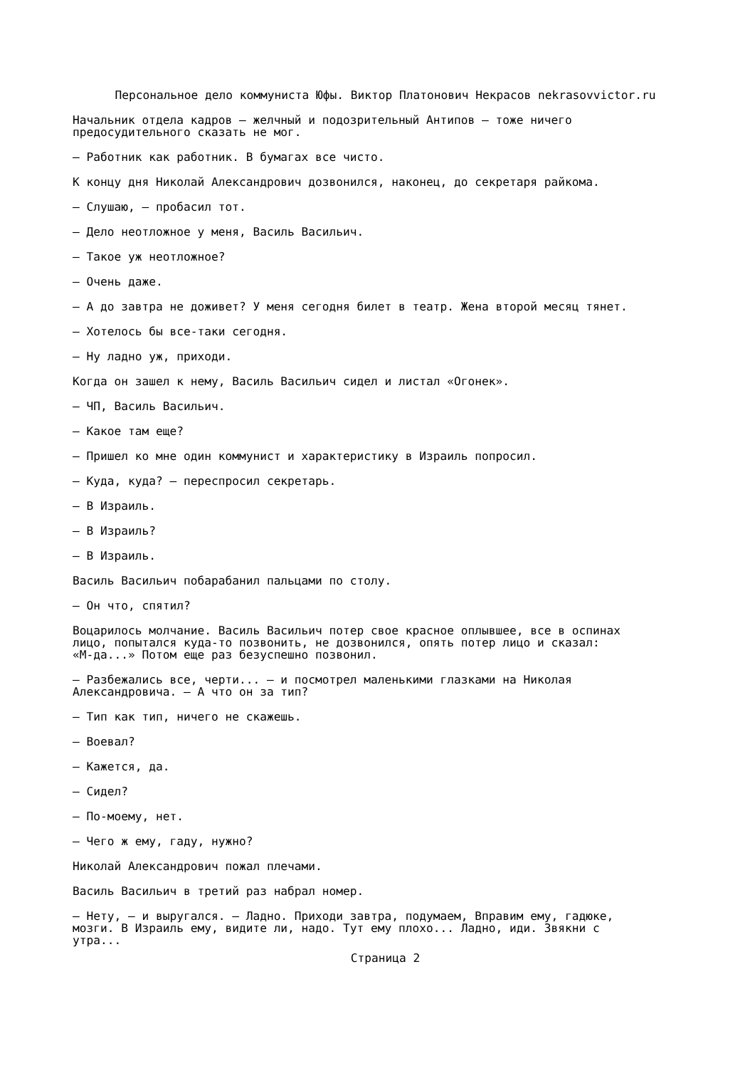Персональное дело коммуниста Юфы. Виктор Платонович Некрасов nekrasovvictor.ru
Начальник отдела кадров — желчный и подозрительный Антипов — тоже ничего предосудительного сказать не мог.
— Работник как работник. В бумагах все чисто.
К концу дня Николай Александрович дозвонился, наконец, до секретаря райкома.
— Слушаю, — пробасил тот.
— Дело неотложное у меня, Василь Васильич.
— Такое уж неотложное?
— Очень даже.
— А до завтра не доживет? У меня сегодня билет в театр. Жена второй месяц тянет.
— Хотелось бы все-таки сегодня.
— Ну ладно уж, приходи.
Когда он зашел к нему, Василь Васильич сидел и листал «Огонек».
— ЧП, Василь Васильич.
— Какое там еще?
— Пришел ко мне один коммунист и характеристику в Израиль попросил.
— Куда, куда? — переспросил секретарь.
— В Израиль.
— В Израиль?
— В Израиль.
Василь Васильич побарабанил пальцами по столу.
— Он что, спятил?
Воцарилось молчание. Василь Васильич потер свое красное оплывшее, все в оспинах лицо, попытался куда-то позвонить, не дозвонился, опять потер лицо и сказал: «М-да...» Потом еще раз безуспешно позвонил.
— Разбежались все, черти... — и посмотрел маленькими глазками на Николая Александровича. — А что он за тип?
— Тип как тип, ничего не скажешь.
— Воевал?
— Кажется, да.
— Сидел?
— По-моему, нет.
— Чего ж ему, гаду, нужно?
Николай Александрович пожал плечами.
Василь Васильич в третий раз набрал номер.
— Нету, — и выругался. — Ладно. Приходи завтра, подумаем, Вправим ему, гадюке, мозги. В Израиль ему, видите ли, надо. Тут ему плохо... Ладно, иди. Звякни с утра...
Страница 2